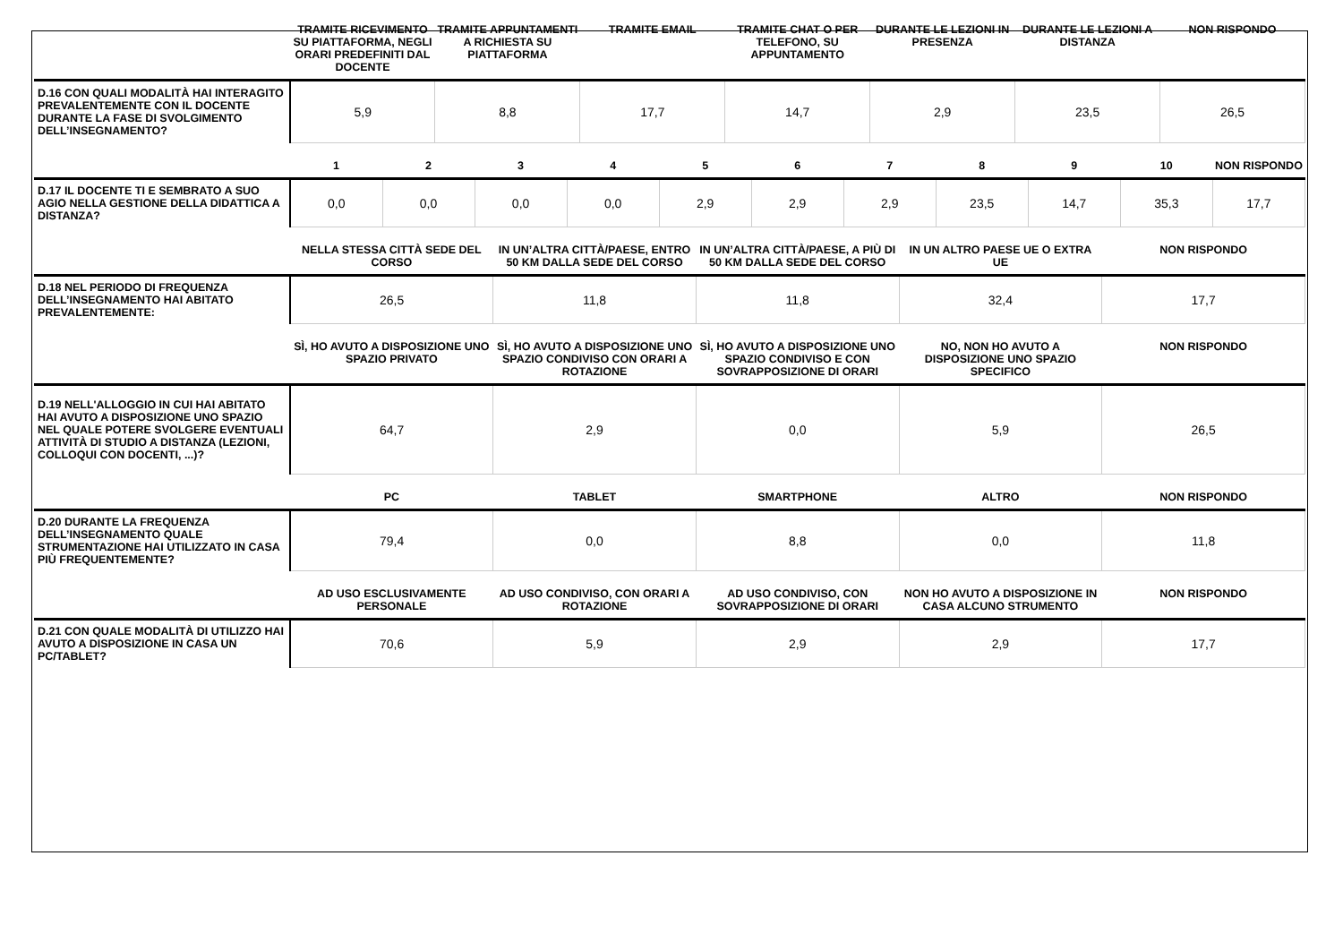| | TRAMITE RICEVIMENTO SU PIATTAFORMA, NEGLI ORARI PREDEFINITI DAL DOCENTE | TRAMITE APPUNTAMENTI A RICHIESTA SU PIATTAFORMA | TRAMITE EMAIL | TRAMITE CHAT O PER TELEFONO, SU APPUNTAMENTO | DURANTE LE LEZIONI IN PRESENZA | DURANTE LE LEZIONI A DISTANZA | NON RISPONDO |
| --- | --- | --- | --- | --- | --- | --- | --- |
| D.16 CON QUALI MODALITÀ HAI INTERAGITO PREVALENTEMENTE CON IL DOCENTE DURANTE LA FASE DI SVOLGIMENTO DELL’INSEGNAMENTO? | 5,9 | 8,8 | 17,7 | 14,7 | 2,9 | 23,5 | 26,5 |
| | 1 | 2 | 3 | 4 | 5 | 6 | 7 | 8 | 9 | 10 | NON RISPONDO |
| --- | --- | --- | --- | --- | --- | --- | --- | --- | --- | --- | --- |
| D.17 IL DOCENTE TI E SEMBRATO A SUO AGIO NELLA GESTIONE DELLA DIDATTICA A DISTANZA? | 0,0 | 0,0 | 0,0 | 0,0 | 2,9 | 2,9 | 2,9 | 23,5 | 14,7 | 35,3 | 17,7 |
| | NELLA STESSA CITTÀ SEDE DEL CORSO | IN UN’ALTRA CITTÀ/PAESE, ENTRO 50 KM DALLA SEDE DEL CORSO | IN UN’ALTRA CITTÀ/PAESE, A PIÙ DI 50 KM DALLA SEDE DEL CORSO | IN UN ALTRO PAESE UE O EXTRA UE | NON RISPONDO |
| --- | --- | --- | --- | --- | --- |
| D.18 NEL PERIODO DI FREQUENZA DELL’INSEGNAMENTO HAI ABITATO PREVALENTEMENTE: | 26,5 | 11,8 | 11,8 | 32,4 | 17,7 |
| | SÌ, HO AVUTO A DISPOSIZIONE UNO SPAZIO PRIVATO | SÌ, HO AVUTO A DISPOSIZIONE UNO SPAZIO CONDIVISO CON ORARI A ROTAZIONE | SÌ, HO AVUTO A DISPOSIZIONE UNO SPAZIO CONDIVISO E CON SOVRAPPOSIZIONE DI ORARI | NO, NON HO AVUTO A DISPOSIZIONE UNO SPAZIO SPECIFICO | NON RISPONDO |
| --- | --- | --- | --- | --- | --- |
| D.19 NELL'ALLOGGIO IN CUI HAI ABITATO HAI AVUTO A DISPOSIZIONE UNO SPAZIO NEL QUALE POTERE SVOLGERE EVENTUALI ATTIVITÀ DI STUDIO A DISTANZA (LEZIONI, COLLOQUI CON DOCENTI, ...)? | 64,7 | 2,9 | 0,0 | 5,9 | 26,5 |
| | PC | TABLET | SMARTPHONE | ALTRO | NON RISPONDO |
| --- | --- | --- | --- | --- | --- |
| D.20 DURANTE LA FREQUENZA DELL’INSEGNAMENTO QUALE STRUMENTAZIONE HAI UTILIZZATO IN CASA PIÙ FREQUENTEMENTE? | 79,4 | 0,0 | 8,8 | 0,0 | 11,8 |
| | AD USO ESCLUSIVAMENTE PERSONALE | AD USO CONDIVISO, CON ORARI A ROTAZIONE | AD USO CONDIVISO, CON SOVRAPPOSIZIONE DI ORARI | NON HO AVUTO A DISPOSIZIONE IN CASA ALCUNO STRUMENTO | NON RISPONDO |
| --- | --- | --- | --- | --- | --- |
| D.21 CON QUALE MODALITÀ DI UTILIZZO HAI AVUTO A DISPOSIZIONE IN CASA UN PC/TABLET? | 70,6 | 5,9 | 2,9 | 2,9 | 17,7 |